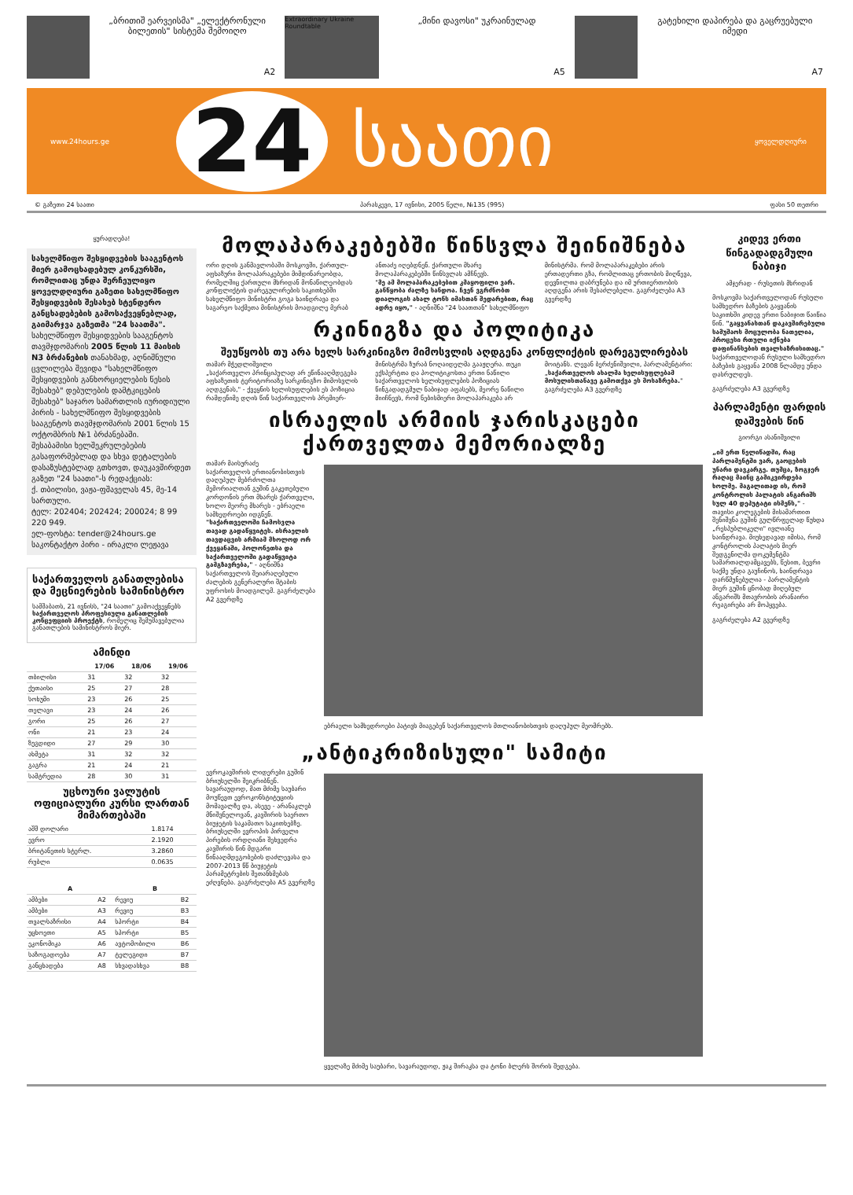„ბრითიშ ეარვეისმა" „ელექტრონული ბილეთის" სისტემა შემოიღო
A2
Extraordinary Ukraine Roundtable
„მინი დავოსი" უკრაინულად
A5
გატეხილი დაპირება და გაცრუებული იმედი
A7
www.24hours.ge
24
საათი
ყოველდღიური
© გაზეთი 24 საათი პარასკევი, 17 ივნისი, 2005 წელი, №135 (995) ფასი 50 თეთრი
ყურადღება!
სახელმწიფო შესყიდვების სააგენტოს მიერ გამოცხადებულ კონკურსში, რომლითაც უნდა შერჩეულიყო ყოველდღიური გაზეთი სახელმწიფო შესყიდვების შესახებ სტენდერო განცხადებების გამოსაქვეყნებლად, გაიმარჯვა გაზეთმა "24 საათმა".
სახელმწიფო შესყიდვების სააგენტოს თავმჯდომარის 2005 წლის 11 მაისის N3 ბრძანების თანახმად, აღნიშნული ცვლილება შევიდა "სახელმწიფო შესყიდვების განხორციელების წესის შესახებ" დებულების დამტკიცების შესახებ" საჯარო სამართლის იურიდიული პირის - სახელმწიფო შესყიდვების სააგენტოს თავმჯდომარის 2001 წლის 15 ოქტომბრის №1 ბრძანებაში.
შესაბამისი ხელშეკრულებების გასაფორმებლად და სხვა დეტალების დასაზუსტებლად გთხოვთ, დაუკავშირდეთ გაზეთ "24 საათი"-ს რედაქციას:
ქ. თბილისი, ვაჟა-ფშაველას 45, მე-14 სართული.
ტელ: 202404; 202424; 200024; 8 99 220 949.
ელ-ფოსტა: tender@24hours.ge
საკონტაქტო პირი - ირაკლი ლეჟავა
საქართველოს განათლებისა და მეცნიერების სამინისტრო
სამშაბათს, 21 ივნისს, "24 საათი" გამოაქვეყნებს საქართველოს პროფესიული განათლების კონცეფციის პროექტს, რომელიც შემუშავებულია განათლების სამინისტროს მიერ.
ამინდი
| | 17/06 | 18/06 | 19/06 |
| --- | --- | --- | --- |
| თბილისი | 31 | 32 | 32 |
| ქუთაისი | 25 | 27 | 28 |
| სოხუმი | 23 | 26 | 25 |
| თელავი | 23 | 24 | 26 |
| გორი | 25 | 26 | 27 |
| ონი | 21 | 23 | 24 |
| ზუგდიდი | 27 | 29 | 30 |
| ახმეტა | 31 | 32 | 32 |
| გაგრა | 21 | 24 | 21 |
| სამტრედია | 28 | 30 | 31 |
უცხოური ვალუტის ოფიციალური კურსი ლართან მიმართებაში
| აშშ დოლარი | 1.8174 |
| ევრო | 2.1920 |
| ბრიტანეთის სტერლ. | 3.2860 |
| რუბლი | 0.0635 |
| A | | B | |
| --- | --- | --- | --- |
| ამბები | A2 | რევიუ | B2 |
| ამბები | A3 | რევიუ | B3 |
| თვალსაზრისი | A4 | სპორტი | B4 |
| უცხოეთი | A5 | სპორტი | B5 |
| ეკონომიკა | A6 | ავტომობილი | B6 |
| საზოგადოება | A7 | ტელეგიდი | B7 |
| განცხადება | A8 | სხვადასხვა | B8 |
მოლაპარაკებებში წინსვლა შეინიშნება
ორი დღის განმავლობაში მოსკოვში, ქართულ-აფხაზური მოლაპარაკებები მიმდინარეობდა, რომელშიც ქართული მხრიდან მონაწილეობდას კონფლიქტის დარეგულირების საკითხებში სახელმწიფო მინისტრი გოგა ხაინდრავა და საგარეო საქმეთა მინისტრის მოადგილე მერაბ ანთაძე იღებდნენ. ქართული მხარე მოლაპარაკებებში წინსვლას ამჩნევს.
"მე ამ მოლაპარაკებებით კმაყოფილი ვარ. განწყობა ძალზე სანდოა. ჩვენ ვგრძნობთ დიალოგის ახალ ტონს იმასთან შედარებით, რაც ადრე იყო," - აღნიშნა "24 საათთან" სახელმწიფო მინისტრმა. რომ მოლაპარაკებები არის ერთადერთი გზა, რომლითაც ერთობის მიღწევა, დევნილთა დაბრუნება და იმ ურთიერთობის აღდგენა არის შესაძლებელი. გაგრძელება A3 გვერდზე
რკინიგზა და პოლიტიკა
შეუწყობს თუ არა ხელს სარკინიგზო მიმოსვლის აღდგენა კონფლიქტის დარეგულირებას
თამარ მჭედლიშვილი
„საქართველო პრინციპულად არ ეწინააღმდეგება აფხაზეთის ტერიტორიაზე სარკინიგზო მიმოსვლის აღდგენას," - ქვეყნის ხელისუფლების ეს პოზიცია რამდენიმე დღის წინ საქართველოს პრემიერ-მინისტრმა ზურაბ ნოღაიდელმა გააჟღერა. თუკი ექსპერტთა და პოლიტიკოსთა ერთი ნაწილი საქართველოს ხელისუფლების პოზიციას წინგადადგმულ ნაბიჯად აფასებს, მეორე ნაწილი მიიჩნევს, რომ ნებისმიერი მოლაპარაკება არ მოიტანს. ლევან ბერძენიშვილი, პარლამენტარი: „საქართველოს ახალმა ხელისუფლებამ მოსულისთანავე გამოთქვა ეს მოსაზრება." გაგრძელება A3 გვერდზე
ისრაელის არმიის ჯარისკაცები ქართველთა მემორიალზე
თამარ მაისურაძე
საქართველოს ერთიანობისთვის დაღუპულ მებრძოლთა მემორიალთან გუშინ გაკეთებული კორდონის ერთ მხარეს ქართველი, ხოლო მეორე მხარეს - ებრაელი სამხედროები იდგნენ. "საქართველოში ჩამოსვლა თავად გადაწყვიტეს. ისრაელის თავდაცვის არმიამ მხოლოდ ორ ქვეყანაში, პოლონეთსა და საქართველოში გადაწყვიტა გამგზავრება," - აღნიშნა საქართველოს შეიარაღებული ძალების გენერალური შტაბის უფროსის მოადგილემ. გაგრძელება A2 გვერდზე
ებრაელი სამხედროები პატივს მიაგებენ საქართველოს მთლიანობისთვის დაღუპულ მეომრებს.
„ანტიკრიზისული" სამიტი
ევროკავშირის ლიდერები გუშინ ბრიუსელში შეიკრიბნენ. სავარაუდოდ, მათ მძიმე საუბარი მოუწევთ ევროკონსტიტუციის მომავალზე და, ასევე - არანაკლებ მნიშვნელოვან, კავშირის საერთო ბიუჯეტის საკამათო საკითხებზე.
ბრიუსელში ევროპის პირველი პირების ორდღიანი შეხვედრა კავშირის წინ მდგარი წინააღმდეგობების დაძლევასა და 2007-2013 წწ ბიუჯეტის პარამეტრების შეთანხმებას ეძღვნება. გაგრძელება A5 გვერდზე
ყველაზე მძიმე საუბარი, სავარაუდოდ, ჟაკ შირაკსა და ტონი ბლერს შორის შედგება.
კიდევ ერთი წინგადადგმული ნაბიჯი
ამჯერად - რუსეთის მხრიდან
მოსკოვმა საქართველოდან რუსული სამხედრო ბაზების გაყვანის საკითხში კიდევ ერთი ნაბიჯით წაიწია წინ. "გაყვანასთან დაკავშირებული სამუშაოს მოცულობა ნათელია, პროცესი რთული იქნება დაფინანსების თვალსაზრისითაც." საქართველოდან რუსული სამხედრო ბაზების გაყვანა 2008 წლამდე უნდა დასრულდეს.
გაგრძელება A3 გვერდზე
პარლამენტი ფარდის დაშვების წინ
გიორგი ასანიშვილი
„იმ ერთ წელიწადში, რაც პარლამენტში ვარ, გაოცების უნარი დავკარგე. თუმცა, ზოგჯერ რაღაც მაინც გამიკვირდება ხოლმე. მაგალითად ის, რომ კონტროლის პალატის ანგარიშს სულ 40 დეპუტატი ისმენს," - თავისი კოლეგების მისამართით შენიშვნა გუშინ გულწრფელად წუხდა „რესპუბლიკელი" ივლიანე ხაინდრავა. მიუხედავად იმისა, რომ კონტროლის პალატის მიერ შედგენილმა დოკუმენტმა სამართალდამცავებს, წესით, ბევრი საქმე უნდა გაუჩინოს, ხაინდრავა დარწმუნებულია - პარლამენტის მიერ გუშინ ცნობად მიღებულ ანგარიშს მთავრობის არანაირი რეაგირება არ მოჰყვება.
გაგრძელება A2 გვერდზე